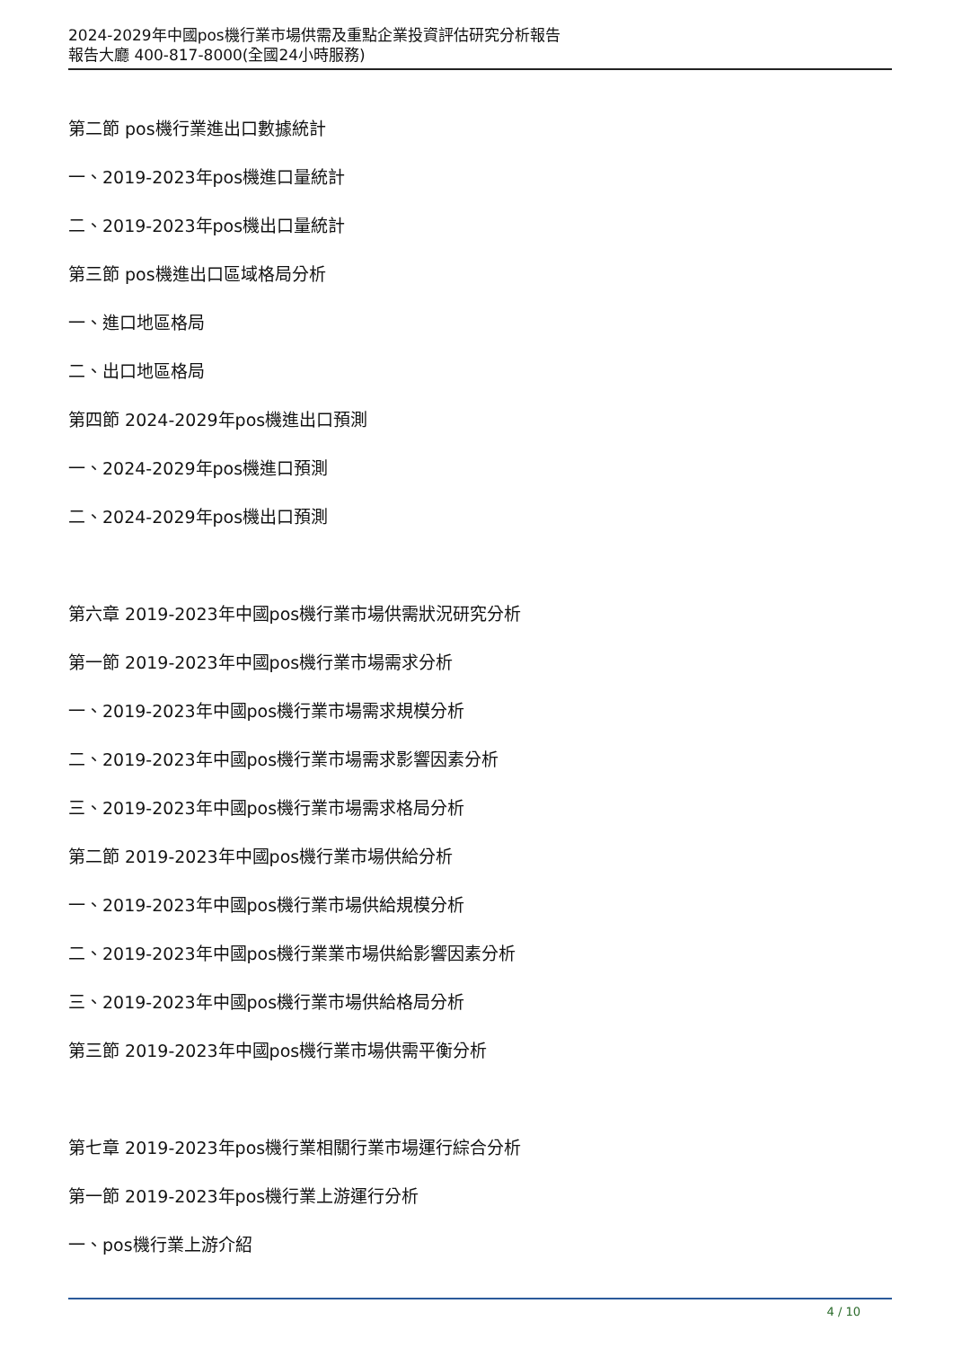2024-2029年中國pos機行業市場供需及重點企業投資評估研究分析報告
報告大廳 400-817-8000(全國24小時服務)
第二節 pos機行業進出口數據統計
一、2019-2023年pos機進口量統計
二、2019-2023年pos機出口量統計
第三節 pos機進出口區域格局分析
一、進口地區格局
二、出口地區格局
第四節 2024-2029年pos機進出口預測
一、2024-2029年pos機進口預測
二、2024-2029年pos機出口預測
第六章 2019-2023年中國pos機行業市場供需狀況研究分析
第一節 2019-2023年中國pos機行業市場需求分析
一、2019-2023年中國pos機行業市場需求規模分析
二、2019-2023年中國pos機行業市場需求影響因素分析
三、2019-2023年中國pos機行業市場需求格局分析
第二節 2019-2023年中國pos機行業市場供給分析
一、2019-2023年中國pos機行業市場供給規模分析
二、2019-2023年中國pos機行業業市場供給影響因素分析
三、2019-2023年中國pos機行業市場供給格局分析
第三節 2019-2023年中國pos機行業市場供需平衡分析
第七章 2019-2023年pos機行業相關行業市場運行綜合分析
第一節 2019-2023年pos機行業上游運行分析
一、pos機行業上游介紹
4 / 10